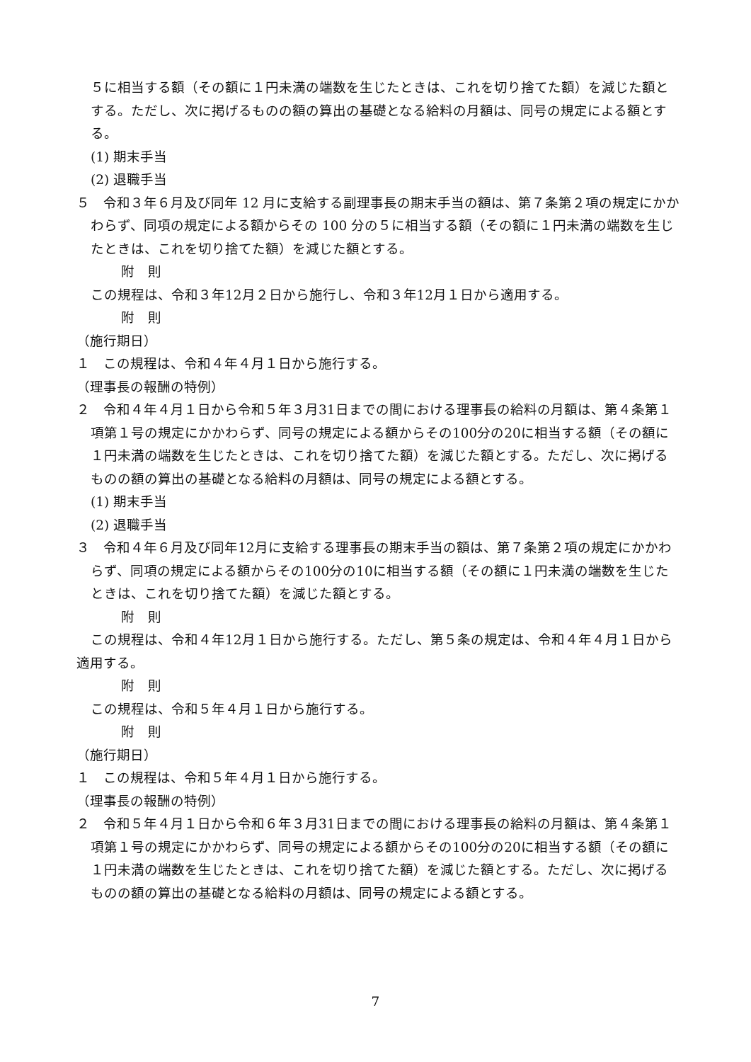５に相当する額（その額に１円未満の端数を生じたときは、これを切り捨てた額）を減じた額とする。ただし、次に掲げるものの額の算出の基礎となる給料の月額は、同号の規定による額とする。
(1) 期末手当
(2) 退職手当
５　令和３年６月及び同年 12 月に支給する副理事長の期末手当の額は、第７条第２項の規定にかかわらず、同項の規定による額からその 100 分の５に相当する額（その額に１円未満の端数を生じたときは、これを切り捨てた額）を減じた額とする。
附　則
この規程は、令和３年12月２日から施行し、令和３年12月１日から適用する。
附　則
（施行期日）
１　この規程は、令和４年４月１日から施行する。
（理事長の報酬の特例）
２　令和４年４月１日から令和５年３月31日までの間における理事長の給料の月額は、第４条第１項第１号の規定にかかわらず、同号の規定による額からその100分の20に相当する額（その額に１円未満の端数を生じたときは、これを切り捨てた額）を減じた額とする。ただし、次に掲げるものの額の算出の基礎となる給料の月額は、同号の規定による額とする。
(1) 期末手当
(2) 退職手当
３　令和４年６月及び同年12月に支給する理事長の期末手当の額は、第７条第２項の規定にかかわらず、同項の規定による額からその100分の10に相当する額（その額に１円未満の端数を生じたときは、これを切り捨てた額）を減じた額とする。
附　則
この規程は、令和４年12月１日から施行する。ただし、第５条の規定は、令和４年４月１日から適用する。
附　則
この規程は、令和５年４月１日から施行する。
附　則
（施行期日）
１　この規程は、令和５年４月１日から施行する。
（理事長の報酬の特例）
２　令和５年４月１日から令和６年３月31日までの間における理事長の給料の月額は、第４条第１項第１号の規定にかかわらず、同号の規定による額からその100分の20に相当する額（その額に１円未満の端数を生じたときは、これを切り捨てた額）を減じた額とする。ただし、次に掲げるものの額の算出の基礎となる給料の月額は、同号の規定による額とする。
7